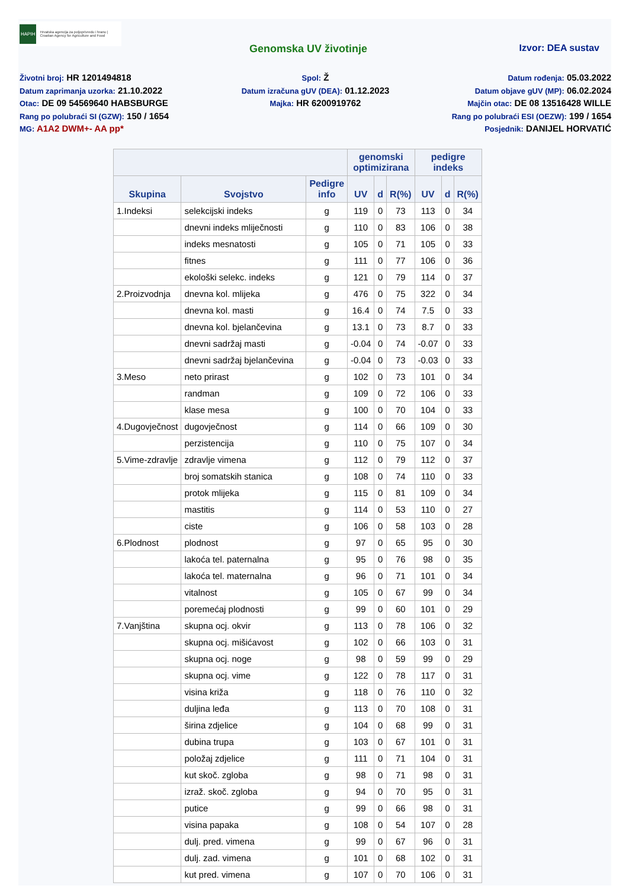HAPIH Hrvatska agencija za poljoprivredu i hranu | Croatian Agency for Agriculture and Food
Genomska UV životinje Izvor: DEA sustav
Životni broj: HR 1201494818
Datum zaprimanja uzorka: 21.10.2022
Otac: DE 09 54569640 HABSBURGE
Rang po polubraći SI (GZW): 150 / 1654
MG: A1A2 DWM+- AA pp*
Spol: Ž
Datum izračuna gUV (DEA): 01.12.2023
Majka: HR 6200919762
Datum rođenja: 05.03.2022
Datum objave gUV (MP): 06.02.2024
Majčin otac: DE 08 13516428 WILLE
Rang po polubraći ESI (OEZW): 199 / 1654
Posjednik: DANIJEL HORVATIĆ
| | | | genomski optimizirana | | | pedigre indeks | | |
| --- | --- | --- | --- | --- | --- | --- | --- | --- |
| Skupina | Svojstvo | Pedigre info | UV | d | R(%) | UV | d | R(%) |
| 1.Indeksi | selekcijski indeks | g | 119 | 0 | 73 | 113 | 0 | 34 |
| | dnevni indeks mliječnosti | g | 110 | 0 | 83 | 106 | 0 | 38 |
| | indeks mesnatosti | g | 105 | 0 | 71 | 105 | 0 | 33 |
| | fitnes | g | 111 | 0 | 77 | 106 | 0 | 36 |
| | ekološki selekc. indeks | g | 121 | 0 | 79 | 114 | 0 | 37 |
| 2.Proizvodnja | dnevna kol. mlijeka | g | 476 | 0 | 75 | 322 | 0 | 34 |
| | dnevna kol. masti | g | 16.4 | 0 | 74 | 7.5 | 0 | 33 |
| | dnevna kol. bjelančevina | g | 13.1 | 0 | 73 | 8.7 | 0 | 33 |
| | dnevni sadržaj masti | g | -0.04 | 0 | 74 | -0.07 | 0 | 33 |
| | dnevni sadržaj bjelančevina | g | -0.04 | 0 | 73 | -0.03 | 0 | 33 |
| 3.Meso | neto prirast | g | 102 | 0 | 73 | 101 | 0 | 34 |
| | randman | g | 109 | 0 | 72 | 106 | 0 | 33 |
| | klase mesa | g | 100 | 0 | 70 | 104 | 0 | 33 |
| 4.Dugovječnost | dugovječnost | g | 114 | 0 | 66 | 109 | 0 | 30 |
| | perzistencija | g | 110 | 0 | 75 | 107 | 0 | 34 |
| 5.Vime-zdravlje | zdravlje vimena | g | 112 | 0 | 79 | 112 | 0 | 37 |
| | broj somatskih stanica | g | 108 | 0 | 74 | 110 | 0 | 33 |
| | protok mlijeka | g | 115 | 0 | 81 | 109 | 0 | 34 |
| | mastitis | g | 114 | 0 | 53 | 110 | 0 | 27 |
| | ciste | g | 106 | 0 | 58 | 103 | 0 | 28 |
| 6.Plodnost | plodnost | g | 97 | 0 | 65 | 95 | 0 | 30 |
| | lakoća tel. paternalna | g | 95 | 0 | 76 | 98 | 0 | 35 |
| | lakoća tel. maternalna | g | 96 | 0 | 71 | 101 | 0 | 34 |
| | vitalnost | g | 105 | 0 | 67 | 99 | 0 | 34 |
| | poremećaj plodnosti | g | 99 | 0 | 60 | 101 | 0 | 29 |
| 7.Vanjština | skupna ocj. okvir | g | 113 | 0 | 78 | 106 | 0 | 32 |
| | skupna ocj. mišićavost | g | 102 | 0 | 66 | 103 | 0 | 31 |
| | skupna ocj. noge | g | 98 | 0 | 59 | 99 | 0 | 29 |
| | skupna ocj. vime | g | 122 | 0 | 78 | 117 | 0 | 31 |
| | visina križa | g | 118 | 0 | 76 | 110 | 0 | 32 |
| | duljina leđa | g | 113 | 0 | 70 | 108 | 0 | 31 |
| | širina zdjelice | g | 104 | 0 | 68 | 99 | 0 | 31 |
| | dubina trupa | g | 103 | 0 | 67 | 101 | 0 | 31 |
| | položaj zdjelice | g | 111 | 0 | 71 | 104 | 0 | 31 |
| | kut skoč. zgloba | g | 98 | 0 | 71 | 98 | 0 | 31 |
| | izraž. skoč. zgloba | g | 94 | 0 | 70 | 95 | 0 | 31 |
| | putice | g | 99 | 0 | 66 | 98 | 0 | 31 |
| | visina papaka | g | 108 | 0 | 54 | 107 | 0 | 28 |
| | dulj. pred. vimena | g | 99 | 0 | 67 | 96 | 0 | 31 |
| | dulj. zad. vimena | g | 101 | 0 | 68 | 102 | 0 | 31 |
| | kut pred. vimena | g | 107 | 0 | 70 | 106 | 0 | 31 |